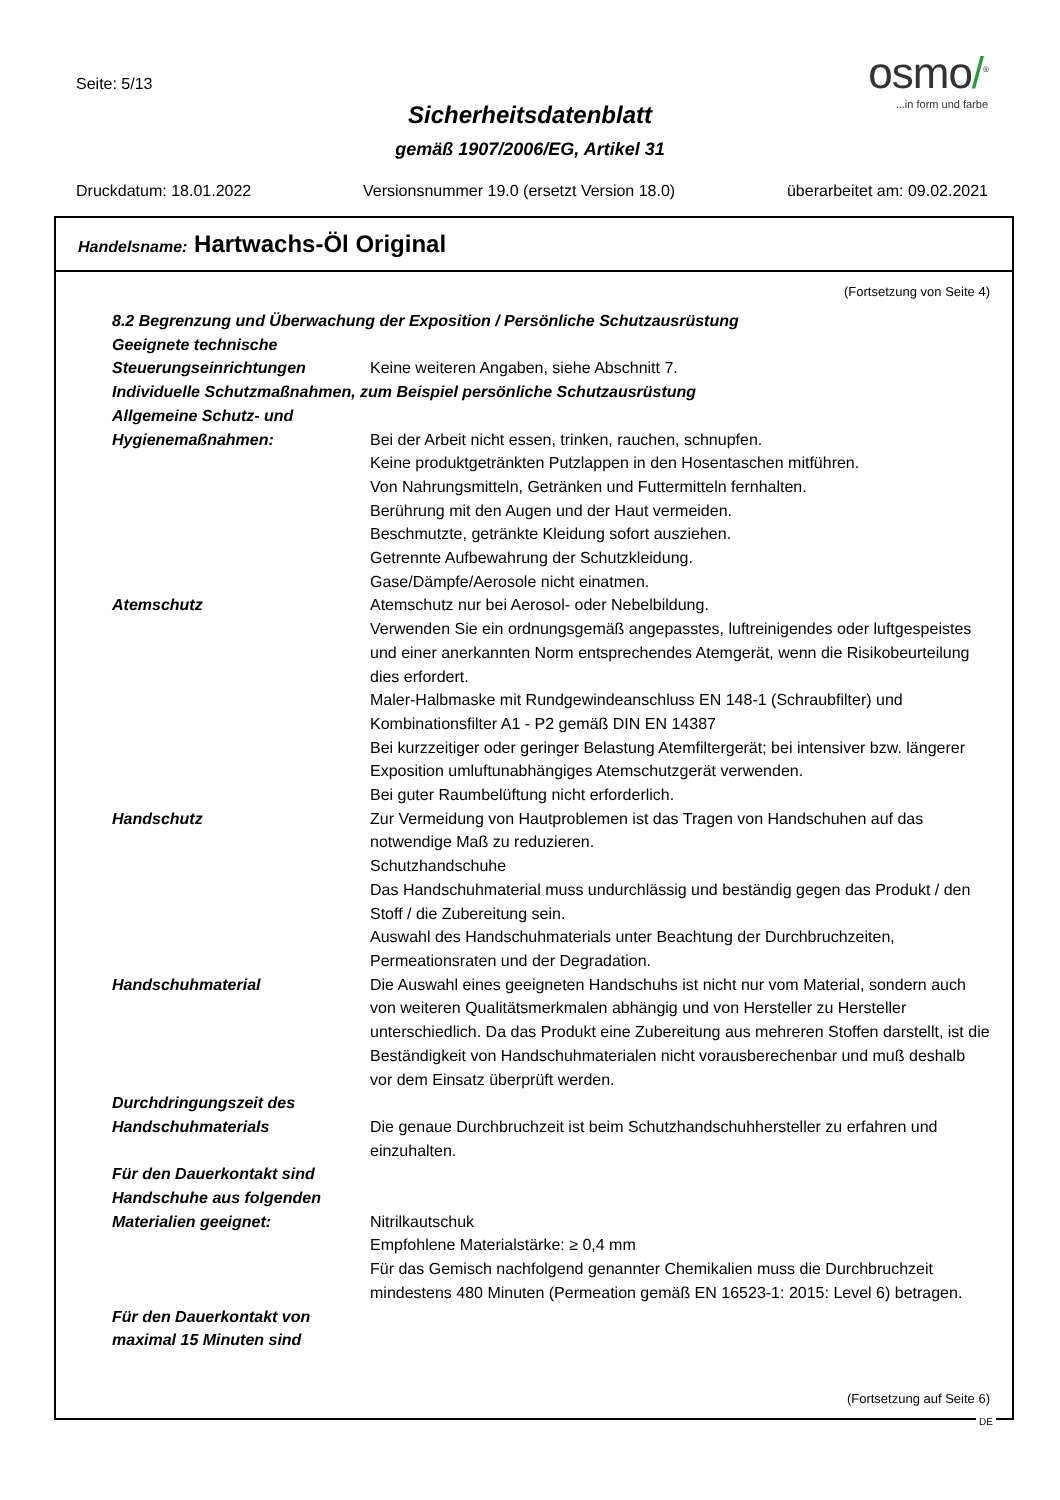Seite: 5/13
osmo/<sup>®</sup>
...in form und farbe
Sicherheitsdatenblatt
gemäß 1907/2006/EG, Artikel 31
Druckdatum: 18.01.2022 Versionsnummer 19.0 (ersetzt Version 18.0) überarbeitet am: 09.02.2021
Handelsname: Hartwachs-Öl Original
(Fortsetzung von Seite 4)
8.2 Begrenzung und Überwachung der Exposition / Persönliche Schutzausrüstung
Geeignete technische Steuerungseinrichtungen
Keine weiteren Angaben, siehe Abschnitt 7.
Individuelle Schutzmaßnahmen, zum Beispiel persönliche Schutzausrüstung
Allgemeine Schutz- und Hygienemaßnahmen:
Bei der Arbeit nicht essen, trinken, rauchen, schnupfen.
Keine produktgetränkten Putzlappen in den Hosentaschen mitführen.
Von Nahrungsmitteln, Getränken und Futtermitteln fernhalten.
Berührung mit den Augen und der Haut vermeiden.
Beschmutzte, getränkte Kleidung sofort ausziehen.
Getrennte Aufbewahrung der Schutzkleidung.
Gase/Dämpfe/Aerosole nicht einatmen.
Atemschutz Atemschutz nur bei Aerosol- oder Nebelbildung.
Verwenden Sie ein ordnungsgemäß angepasstes, luftreinigendes oder luftgespeistes und einer anerkannten Norm entsprechendes Atemgerät, wenn die Risikobeurteilung dies erfordert.
Maler-Halbmaske mit Rundgewindeanschluss EN 148-1 (Schraubfilter) und Kombinationsfilter A1 - P2 gemäß DIN EN 14387
Bei kurzzeitiger oder geringer Belastung Atemfiltergerät; bei intensiver bzw. längerer Exposition umluftunabhängiges Atemschutzgerät verwenden.
Bei guter Raumbelüftung nicht erforderlich.
Handschutz Zur Vermeidung von Hautproblemen ist das Tragen von Handschuhen auf das notwendige Maß zu reduzieren.
Schutzhandschuhe
Das Handschuhmaterial muss undurchlässig und beständig gegen das Produkt / den Stoff / die Zubereitung sein.
Auswahl des Handschuhmaterials unter Beachtung der Durchbruchzeiten, Permeationsraten und der Degradation.
Handschuhmaterial Die Auswahl eines geeigneten Handschuhs ist nicht nur vom Material, sondern auch von weiteren Qualitätsmerkmalen abhängig und von Hersteller zu Hersteller unterschiedlich. Da das Produkt eine Zubereitung aus mehreren Stoffen darstellt, ist die Beständigkeit von Handschuhmaterialen nicht vorausberechenbar und muß deshalb vor dem Einsatz überprüft werden.
Durchdringungszeit des Handschuhmaterials
Die genaue Durchbruchzeit ist beim Schutzhandschuhhersteller zu erfahren und einzuhalten.
Für den Dauerkontakt sind Handschuhe aus folgenden Materialien geeignet:
Nitrilkautschuk
Empfohlene Materialstärke: ≥ 0,4 mm
Für das Gemisch nachfolgend genannter Chemikalien muss die Durchbruchzeit mindestens 480 Minuten (Permeation gemäß EN 16523-1: 2015: Level 6) betragen.
Für den Dauerkontakt von maximal 15 Minuten sind
(Fortsetzung auf Seite 6)
DE